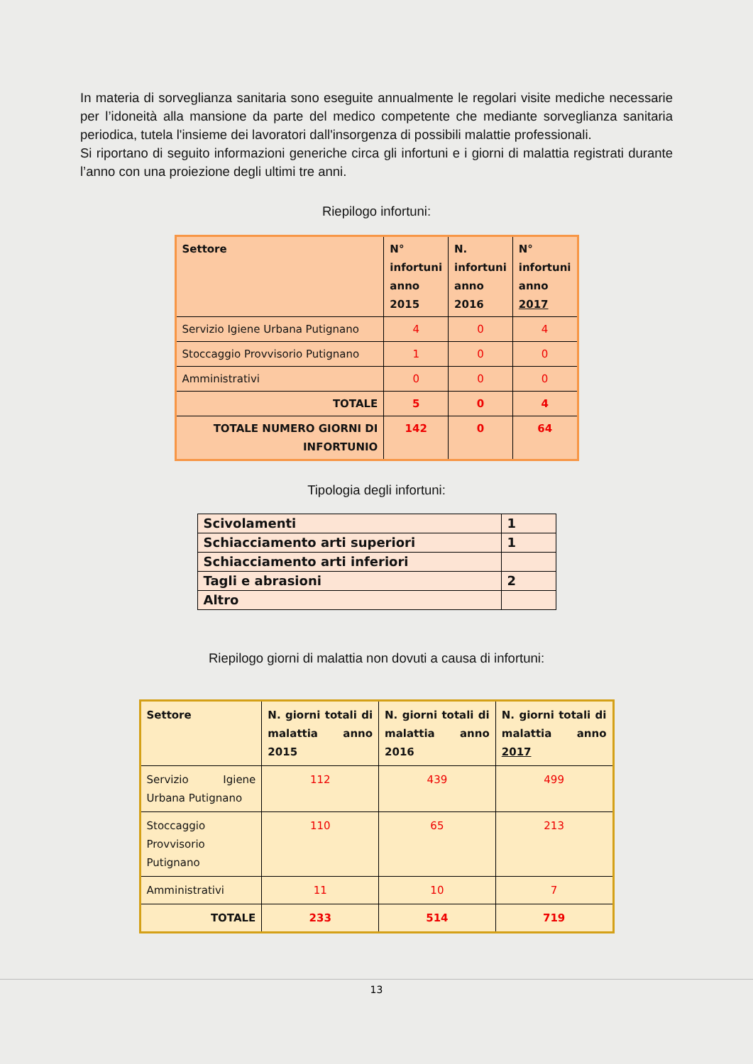In materia di sorveglianza sanitaria sono eseguite annualmente le regolari visite mediche necessarie per l’idoneità alla mansione da parte del medico competente che mediante sorveglianza sanitaria periodica, tutela l'insieme dei lavoratori dall'insorgenza di possibili malattie professionali.
Si riportano di seguito informazioni generiche circa gli infortuni e i giorni di malattia registrati durante l’anno con una proiezione degli ultimi tre anni.
Riepilogo infortuni:
| Settore | N° infortuni anno 2015 | N. infortuni anno 2016 | N° infortuni anno 2017 |
| --- | --- | --- | --- |
| Servizio Igiene Urbana Putignano | 4 | 0 | 4 |
| Stoccaggio Provvisorio Putignano | 1 | 0 | 0 |
| Amministrativi | 0 | 0 | 0 |
| TOTALE | 5 | 0 | 4 |
| TOTALE NUMERO GIORNI DI INFORTUNIO | 142 | 0 | 64 |
Tipologia degli infortuni:
| Scivolamenti | 1 |
| Schiacciamento arti superiori | 1 |
| Schiacciamento arti inferiori | |
| Tagli e abrasioni | 2 |
| Altro | |
Riepilogo giorni di malattia non dovuti a causa di infortuni:
| Settore | N. giorni totali di malattia anno 2015 | N. giorni totali di malattia anno 2016 | N. giorni totali di malattia anno 2017 |
| --- | --- | --- | --- |
| Servizio Igiene Urbana Putignano | 112 | 439 | 499 |
| Stoccaggio Provvisorio Putignano | 110 | 65 | 213 |
| Amministrativi | 11 | 10 | 7 |
| TOTALE | 233 | 514 | 719 |
13